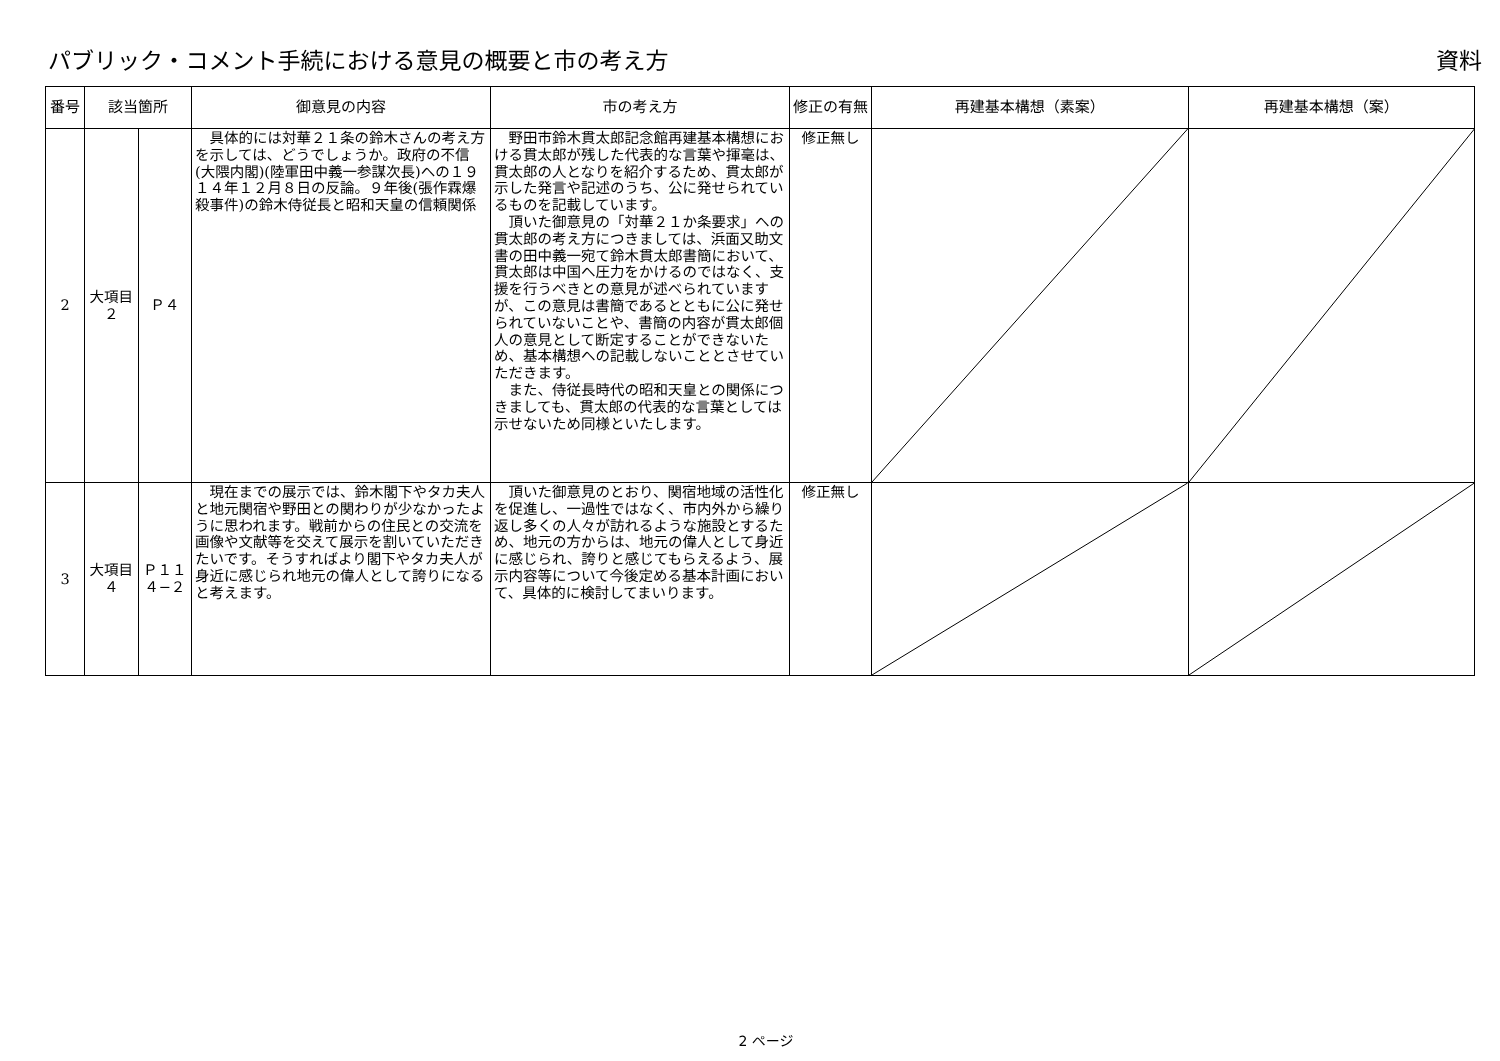パブリック・コメント手続における意見の概要と市の考え方
資料
| 番号 | 該当箇所 | | 御意見の内容 | 市の考え方 | 修正の有無 | 再建基本構想（素案） | 再建基本構想（案） |
| --- | --- | --- | --- | --- | --- | --- | --- |
| 2 | 大項目 ２ | Ｐ４ | 具体的には対華２１条の鈴木さんの考え方を示しては、どうでしょうか。政府の不信(大隈内閣)(陸軍田中義一参謀次長)への１９１４年１２月８日の反論。９年後(張作霖爆殺事件)の鈴木侍従長と昭和天皇の信頼関係 | 野田市鈴木貫太郎記念館再建基本構想における貫太郎が残した代表的な言葉や揮毫は、貫太郎の人となりを紹介するため、貫太郎が示した発言や記述のうち、公に発せられているものを記載しています。 頂いた御意見の「対華２１か条要求」への貫太郎の考え方につきましては、浜面又助文書の田中義一宛て鈴木貫太郎書簡において、貫太郎は中国へ圧力をかけるのではなく、支援を行うべきとの意見が述べられていますが、この意見は書簡であるとともに公に発せられていないことや、書簡の内容が貫太郎個人の意見として断定することができないため、基本構想への記載しないこととさせていただきます。 また、侍従長時代の昭和天皇との関係につきましても、貫太郎の代表的な言葉としては示せないため同様といたします。 | 修正無し | | |
| 3 | 大項目 ４ | Ｐ１１ ４−２ | 現在までの展示では、鈴木閣下やタカ夫人と地元関宿や野田との関わりが少なかったように思われます。戦前からの住民との交流を画像や文献等を交えて展示を割いていただきたいです。そうすればより閣下やタカ夫人が身近に感じられ地元の偉人として誇りになると考えます。 | 頂いた御意見のとおり、関宿地域の活性化を促進し、一過性ではなく、市内外から繰り返し多くの人々が訪れるような施設とするため、地元の方からは、地元の偉人として身近に感じられ、誇りと感じてもらえるよう、展示内容等について今後定める基本計画において、具体的に検討してまいります。 | 修正無し | | |
2 ページ